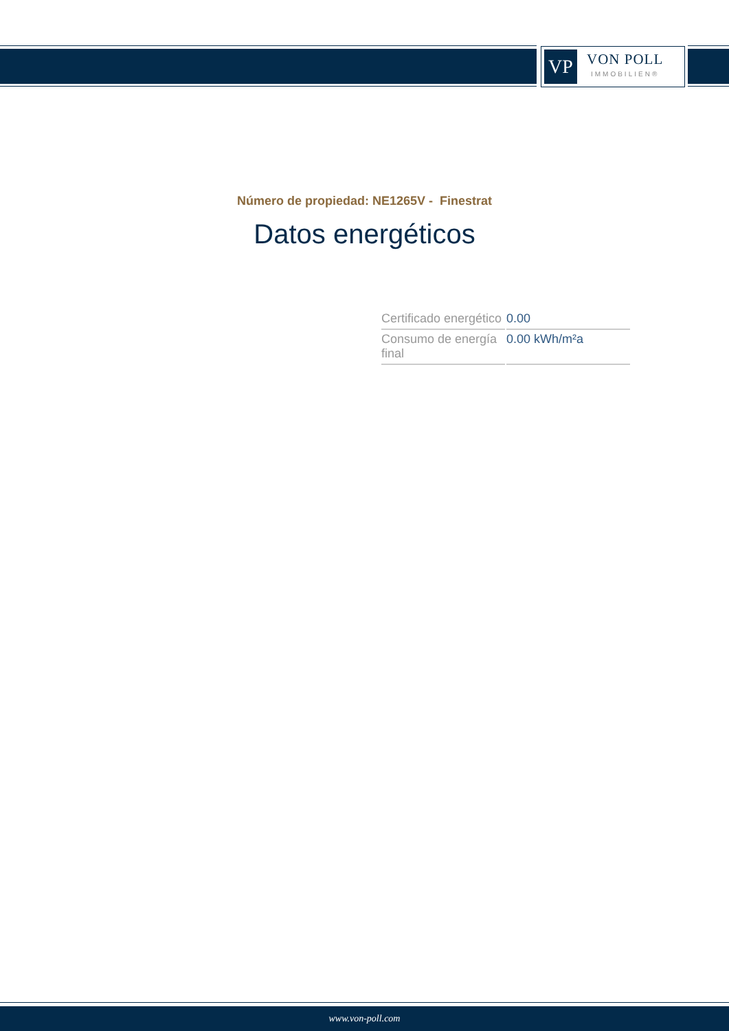VP
VON POLL
IMMOBILIEN®
Número de propiedad: NE1265V - Finestrat
Datos energéticos
| Certificado energético | 0.00 |
| Consumo de energía final | 0.00 kWh/m²a |
www.von-poll.com